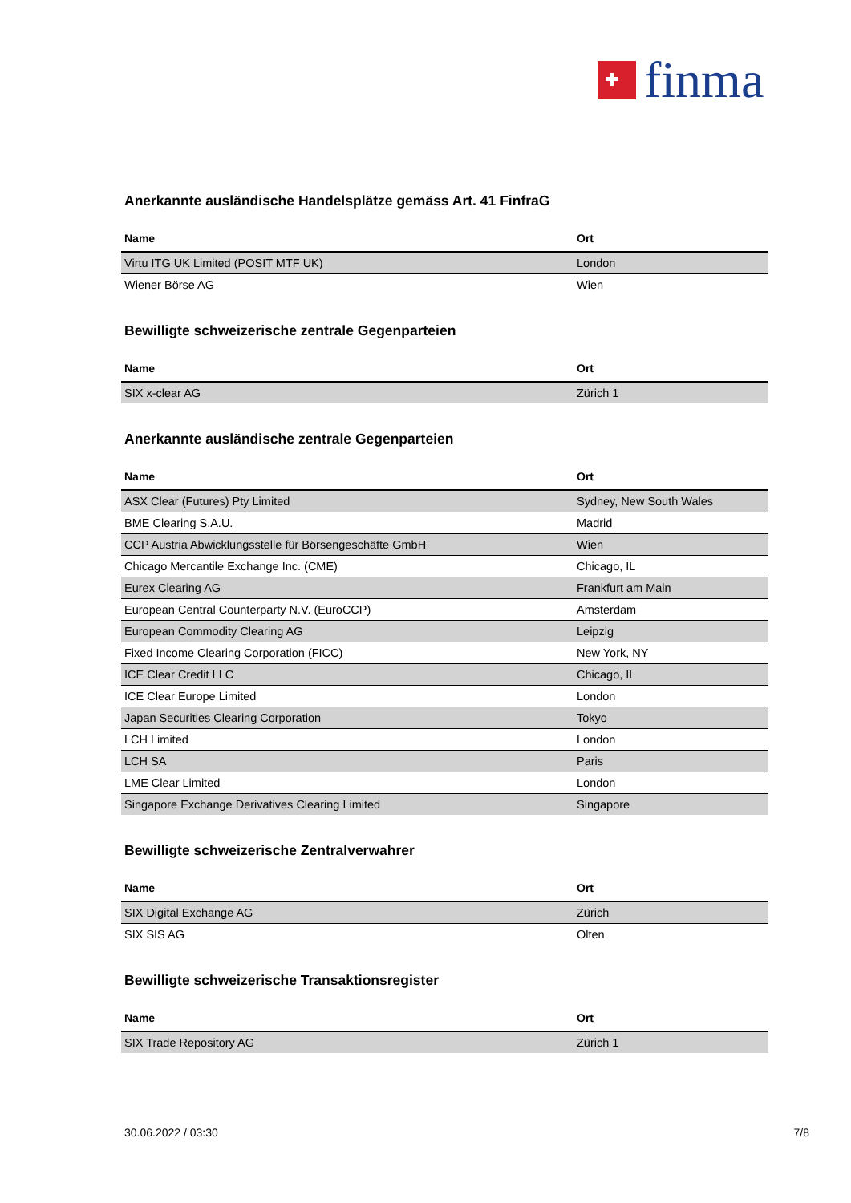finma
Anerkannte ausländische Handelsplätze gemäss Art. 41 FinfraG
| Name | Ort |
| --- | --- |
| Virtu ITG UK Limited (POSIT MTF UK) | London |
| Wiener Börse AG | Wien |
Bewilligte schweizerische zentrale Gegenparteien
| Name | Ort |
| --- | --- |
| SIX x-clear AG | Zürich 1 |
Anerkannte ausländische zentrale Gegenparteien
| Name | Ort |
| --- | --- |
| ASX Clear (Futures) Pty Limited | Sydney, New South Wales |
| BME Clearing S.A.U. | Madrid |
| CCP Austria Abwicklungsstelle für Börsengeschäfte GmbH | Wien |
| Chicago Mercantile Exchange Inc. (CME) | Chicago, IL |
| Eurex Clearing AG | Frankfurt am Main |
| European Central Counterparty N.V. (EuroCCP) | Amsterdam |
| European Commodity Clearing AG | Leipzig |
| Fixed Income Clearing Corporation (FICC) | New York, NY |
| ICE Clear Credit LLC | Chicago, IL |
| ICE Clear Europe Limited | London |
| Japan Securities Clearing Corporation | Tokyo |
| LCH Limited | London |
| LCH SA | Paris |
| LME Clear Limited | London |
| Singapore Exchange Derivatives Clearing Limited | Singapore |
Bewilligte schweizerische Zentralverwahrer
| Name | Ort |
| --- | --- |
| SIX Digital Exchange AG | Zürich |
| SIX SIS AG | Olten |
Bewilligte schweizerische Transaktionsregister
| Name | Ort |
| --- | --- |
| SIX Trade Repository AG | Zürich 1 |
30.06.2022 / 03:30 7/8